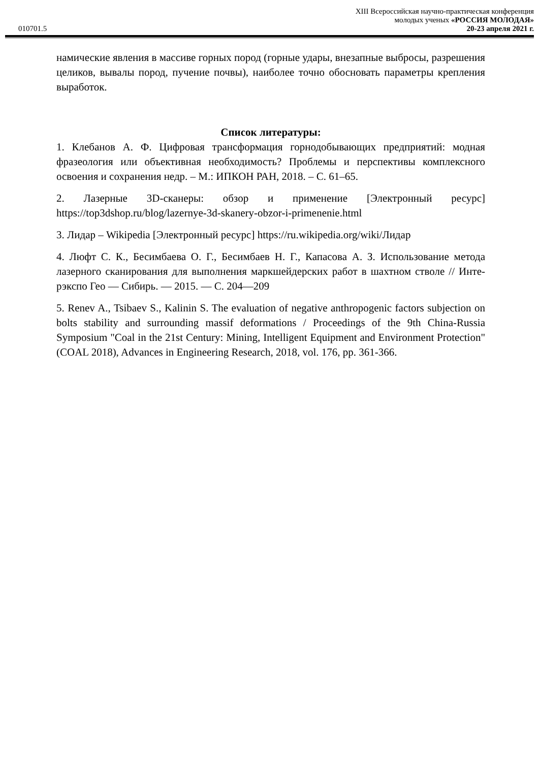010701.5
XIII Всероссийская научно-практическая конференция
молодых ученых «РОССИЯ МОЛОДАЯ»
20-23 апреля 2021 г.
намические явления в массиве горных пород (горные удары, внезапные выбросы, разрешения целиков, вывалы пород, пучение почвы), наиболее точно обосновать параметры крепления выработок.
Список литературы:
1. Клебанов А. Ф. Цифровая трансформация горнодобывающих предприятий: модная фразеология или объективная необходимость? Проблемы и перспективы комплексного освоения и сохранения недр. – М.: ИПКОН РАН, 2018. – С. 61–65.
2. Лазерные 3D-сканеры: обзор и применение [Электронный ресурс] https://top3dshop.ru/blog/lazernye-3d-skanery-obzor-i-primenenie.html
3. Лидар – Wikipedia [Электронный ресурс] https://ru.wikipedia.org/wiki/Лидар
4. Люфт С. К., Бесимбаева О. Г., Бесимбаев Н. Г., Капасова А. З. Использование метода лазерного сканирования для выполнения маркшейдерских работ в шахтном стволе // Инте-рэкспо Гео — Сибирь. — 2015. — С. 204—209
5. Renev A., Tsibaev S., Kalinin S. The evaluation of negative anthropogenic factors subjection on bolts stability and surrounding massif deformations / Proceedings of the 9th China-Russia Symposium "Coal in the 21st Century: Mining, Intelligent Equipment and Environment Protection" (COAL 2018), Advances in Engineering Research, 2018, vol. 176, pp. 361-366.